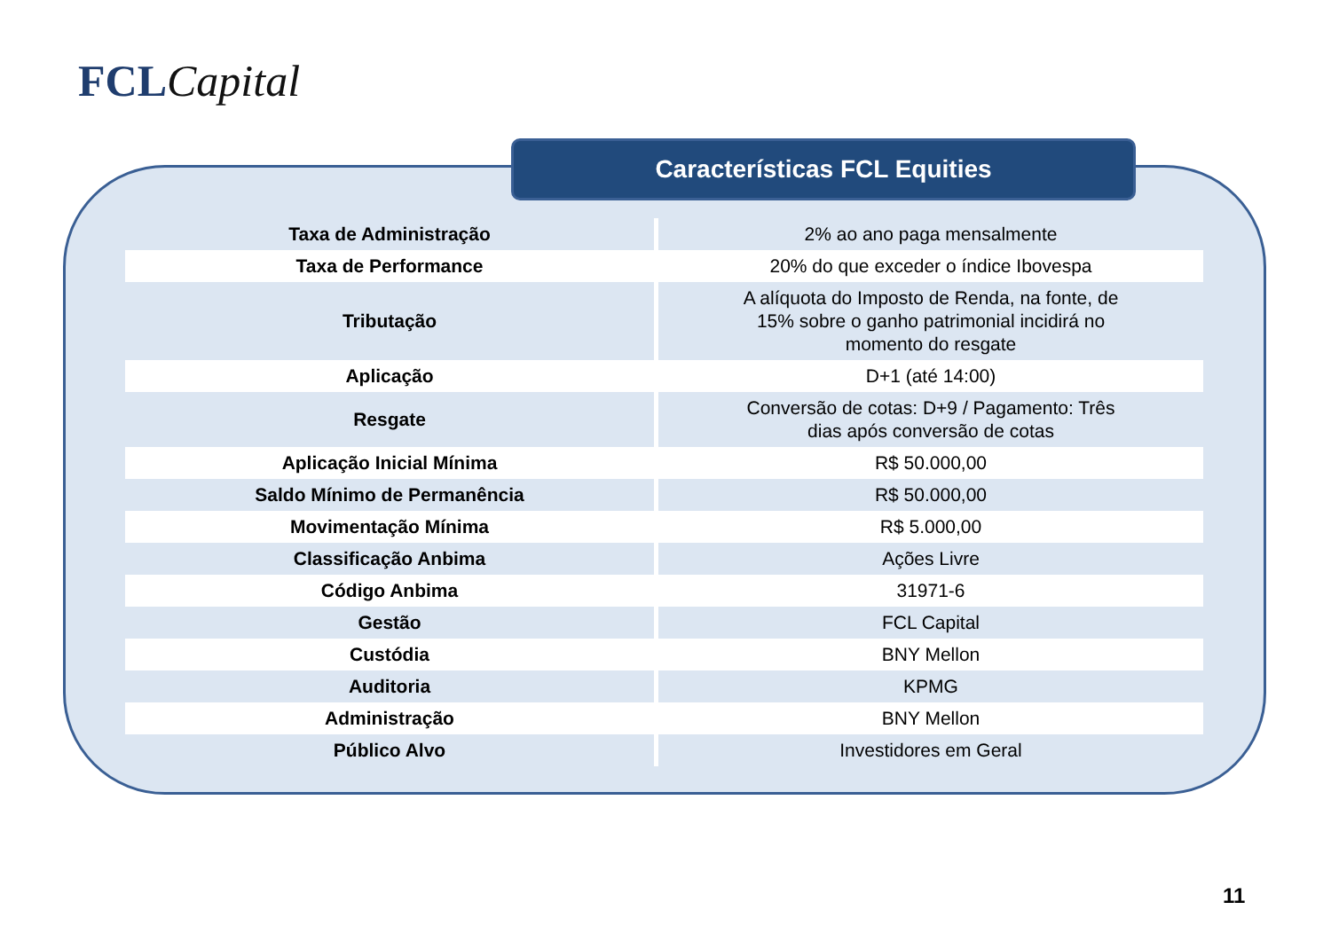FCL Capital
Características FCL Equities
| Taxa de Administração | 2% ao ano paga mensalmente |
| Taxa de Performance | 20% do que exceder o índice Ibovespa |
| Tributação | A alíquota do Imposto de Renda, na fonte, de 15% sobre o ganho patrimonial incidirá no momento do resgate |
| Aplicação | D+1 (até 14:00) |
| Resgate | Conversão de cotas: D+9 / Pagamento: Três dias após conversão de cotas |
| Aplicação Inicial Mínima | R$ 50.000,00 |
| Saldo Mínimo de Permanência | R$ 50.000,00 |
| Movimentação Mínima | R$ 5.000,00 |
| Classificação Anbima | Ações Livre |
| Código Anbima | 31971-6 |
| Gestão | FCL Capital |
| Custódia | BNY Mellon |
| Auditoria | KPMG |
| Administração | BNY Mellon |
| Público Alvo | Investidores em Geral |
11